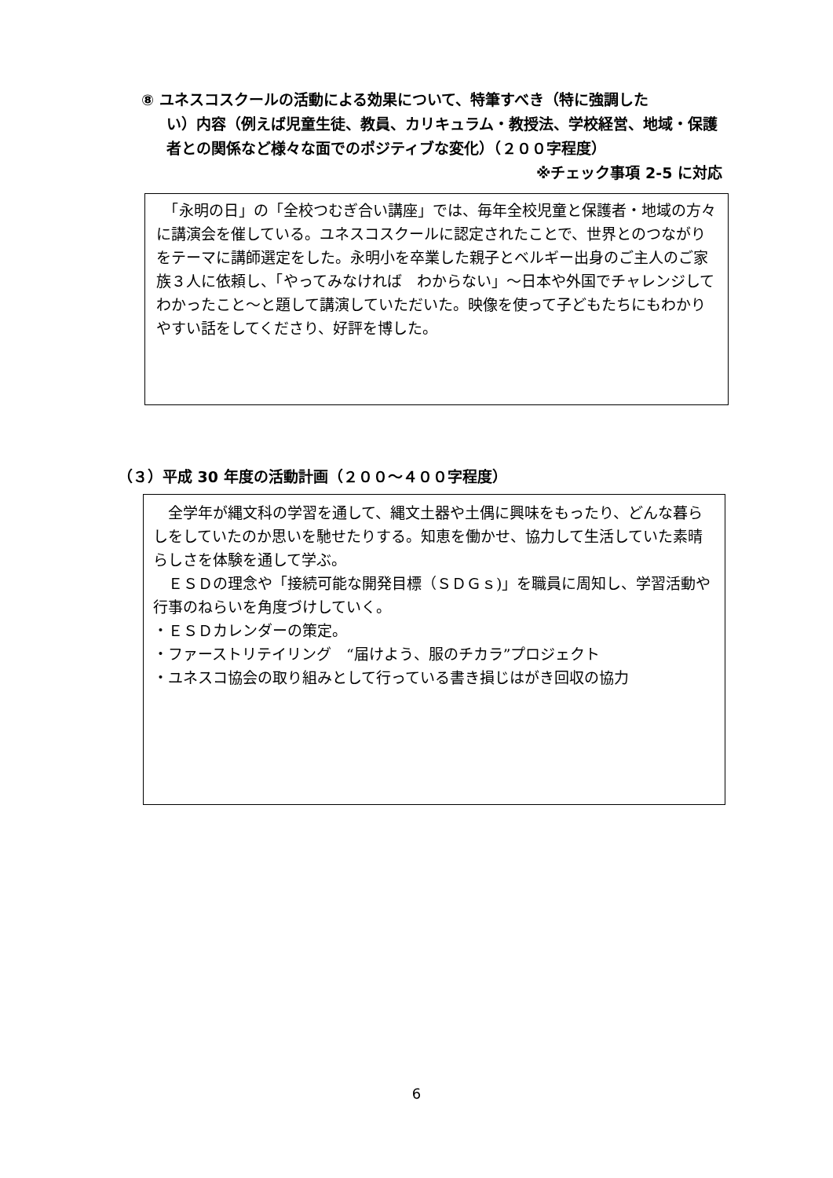⑧ ユネスコスクールの活動による効果について、特筆すべき（特に強調した
い）内容（例えば児童生徒、教員、カリキュラム・教授法、学校経営、地域・保護者との関係など様々な面でのポジティブな変化）（２００字程度）
※チェック事項 2-5 に対応
　「永明の日」の「全校つむぎ合い講座」では、毎年全校児童と保護者・地域の方々に講演会を催している。ユネスコスクールに認定されたことで、世界とのつながりをテーマに講師選定をした。永明小を卒業した親子とベルギー出身のご主人のご家族３人に依頼し、「やってみなければ　わからない」～日本や外国でチャレンジしてわかったこと～と題して講演していただいた。映像を使って子どもたちにもわかりやすい話をしてくださり、好評を博した。
（３）平成 30 年度の活動計画（２００～４００字程度）
　全学年が縄文科の学習を通して、縄文土器や土偶に興味をもったり、どんな暮らしをしていたのか思いを馳せたりする。知恵を働かせ、協力して生活していた素晴らしさを体験を通して学ぶ。
　ＥＳＤの理念や「接続可能な開発目標（ＳＤＧｓ)」を職員に周知し、学習活動や行事のねらいを角度づけしていく。
・ＥＳＤカレンダーの策定。
・ファーストリテイリング　“届けよう、服のチカラ”プロジェクト
・ユネスコ協会の取り組みとして行っている書き損じはがき回収の協力
6